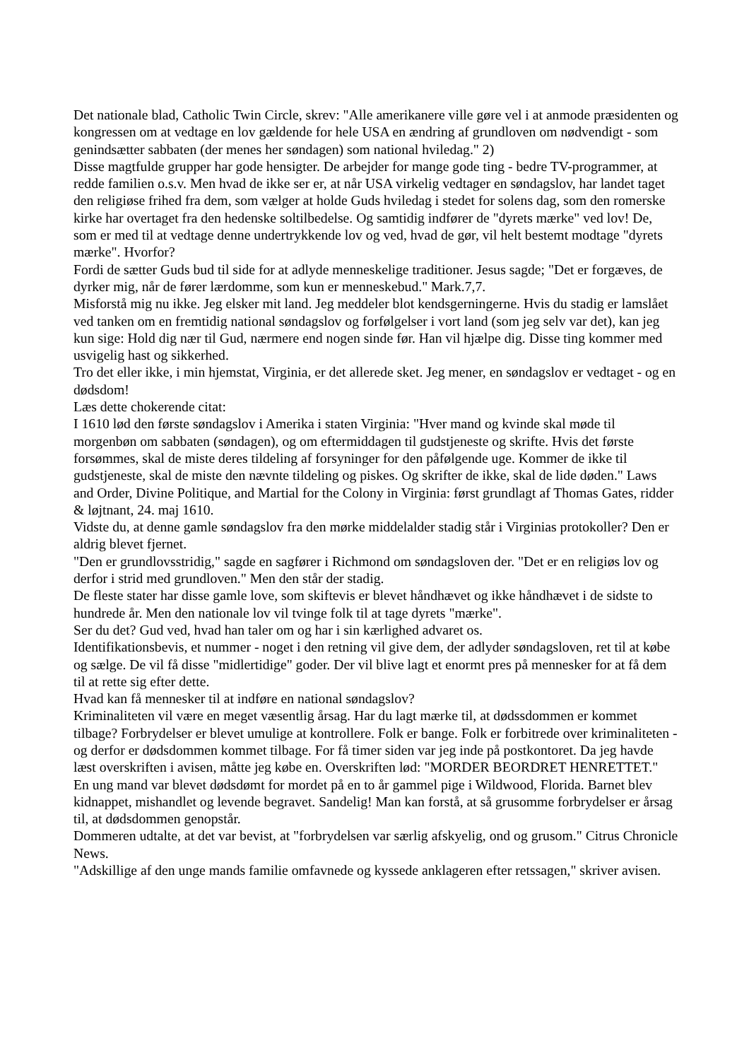Det nationale blad, Catholic Twin Circle, skrev: "Alle amerikanere ville gøre vel i at anmode præsidenten og kongressen om at vedtage en lov gældende for hele USA en ændring af grundloven om nødvendigt - som genindsætter sabbaten (der menes her søndagen) som national hviledag." 2)
Disse magtfulde grupper har gode hensigter. De arbejder for mange gode ting - bedre TV-programmer, at redde familien o.s.v. Men hvad de ikke ser er, at når USA virkelig vedtager en søndagslov, har landet taget den religiøse frihed fra dem, som vælger at holde Guds hviledag i stedet for solens dag, som den romerske kirke har overtaget fra den hedenske soltilbedelse. Og samtidig indfører de "dyrets mærke" ved lov! De, som er med til at vedtage denne undertrykkende lov og ved, hvad de gør, vil helt bestemt modtage "dyrets mærke". Hvorfor?
Fordi de sætter Guds bud til side for at adlyde menneskelige traditioner. Jesus sagde; "Det er forgæves, de dyrker mig, når de fører lærdomme, som kun er menneskebud." Mark.7,7.
Misforstå mig nu ikke. Jeg elsker mit land. Jeg meddeler blot kendsgerningerne. Hvis du stadig er lamslået ved tanken om en fremtidig national søndagslov og forfølgelser i vort land (som jeg selv var det), kan jeg kun sige: Hold dig nær til Gud, nærmere end nogen sinde før. Han vil hjælpe dig. Disse ting kommer med usvigelig hast og sikkerhed.
Tro det eller ikke, i min hjemstat, Virginia, er det allerede sket. Jeg mener, en søndagslov er vedtaget - og en dødsdom!
Læs dette chokerende citat:
I 1610 lød den første søndagslov i Amerika i staten Virginia: "Hver mand og kvinde skal møde til morgenbøn om sabbaten (søndagen), og om eftermiddagen til gudstjeneste og skrifte. Hvis det første forsømmes, skal de miste deres tildeling af forsyninger for den påfølgende uge. Kommer de ikke til gudstjeneste, skal de miste den nævnte tildeling og piskes. Og skrifter de ikke, skal de lide døden." Laws and Order, Divine Politique, and Martial for the Colony in Virginia: først grundlagt af Thomas Gates, ridder & løjtnant, 24. maj 1610.
Vidste du, at denne gamle søndagslov fra den mørke middelalder stadig står i Virginias protokoller? Den er aldrig blevet fjernet.
"Den er grundlovsstridig," sagde en sagfører i Richmond om søndagsloven der. "Det er en religiøs lov og derfor i strid med grundloven." Men den står der stadig.
De fleste stater har disse gamle love, som skiftevis er blevet håndhævet og ikke håndhævet i de sidste to hundrede år. Men den nationale lov vil tvinge folk til at tage dyrets "mærke".
Ser du det? Gud ved, hvad han taler om og har i sin kærlighed advaret os.
Identifikationsbevis, et nummer - noget i den retning vil give dem, der adlyder søndagsloven, ret til at købe og sælge. De vil få disse "midlertidige" goder. Der vil blive lagt et enormt pres på mennesker for at få dem til at rette sig efter dette.
Hvad kan få mennesker til at indføre en national søndagslov?
Kriminaliteten vil være en meget væsentlig årsag. Har du lagt mærke til, at dødssdommen er kommet tilbage? Forbrydelser er blevet umulige at kontrollere. Folk er bange. Folk er forbitrede over kriminaliteten - og derfor er dødsdommen kommet tilbage. For få timer siden var jeg inde på postkontoret. Da jeg havde læst overskriften i avisen, måtte jeg købe en. Overskriften lød: "MORDER BEORDRET HENRETTET."
En ung mand var blevet dødsdømt for mordet på en to år gammel pige i Wildwood, Florida. Barnet blev kidnappet, mishandlet og levende begravet. Sandelig! Man kan forstå, at så grusomme forbrydelser er årsag til, at dødsdommen genopstår.
Dommeren udtalte, at det var bevist, at "forbrydelsen var særlig afskyelig, ond og grusom." Citrus Chronicle News.
"Adskillige af den unge mands familie omfavnede og kyssede anklageren efter retssagen," skriver avisen.